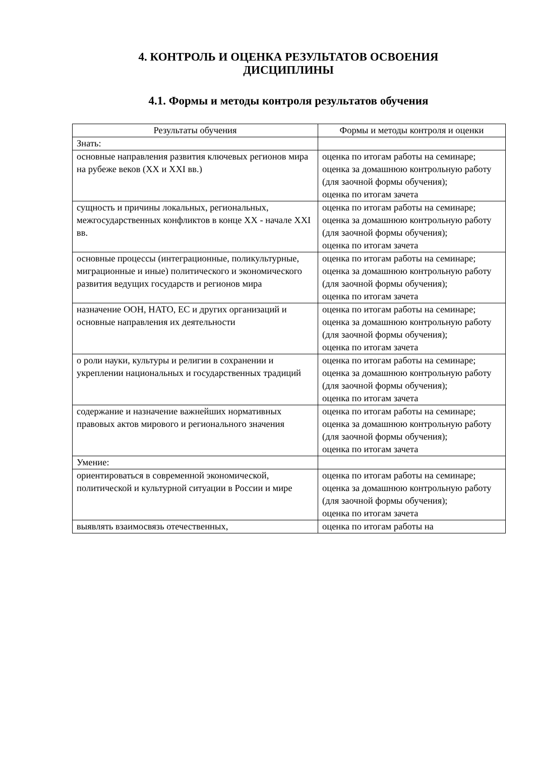4. КОНТРОЛЬ И ОЦЕНКА РЕЗУЛЬТАТОВ ОСВОЕНИЯ
ДИСЦИПЛИНЫ
4.1. Формы и методы контроля результатов обучения
| Результаты обучения | Формы и методы контроля и оценки |
| --- | --- |
| Знать: | |
| основные направления развития ключевых регионов мира на рубеже веков (XX и XXI вв.) | оценка по итогам работы на семинаре; оценка за домашнюю контрольную работу (для заочной формы обучения); оценка по итогам зачета |
| сущность и причины локальных, региональных, межгосударственных конфликтов в конце XX - начале XXI вв. | оценка по итогам работы на семинаре; оценка за домашнюю контрольную работу (для заочной формы обучения); оценка по итогам зачета |
| основные процессы (интеграционные, поликультурные, миграционные и иные) политического и экономического развития ведущих государств и регионов мира | оценка по итогам работы на семинаре; оценка за домашнюю контрольную работу (для заочной формы обучения); оценка по итогам зачета |
| назначение ООН, НАТО, ЕС и других организаций и основные направления их деятельности | оценка по итогам работы на семинаре; оценка за домашнюю контрольную работу (для заочной формы обучения); оценка по итогам зачета |
| о роли науки, культуры и религии в сохранении и укреплении национальных и государственных традиций | оценка по итогам работы на семинаре; оценка за домашнюю контрольную работу (для заочной формы обучения); оценка по итогам зачета |
| содержание и назначение важнейших нормативных правовых актов мирового и регионального значения | оценка по итогам работы на семинаре; оценка за домашнюю контрольную работу (для заочной формы обучения); оценка по итогам зачета |
| Умение: | |
| ориентироваться в современной экономической, политической и культурной ситуации в России и мире | оценка по итогам работы на семинаре; оценка за домашнюю контрольную работу (для заочной формы обучения); оценка по итогам зачета |
| выявлять взаимосвязь отечественных, | оценка по итогам работы на |